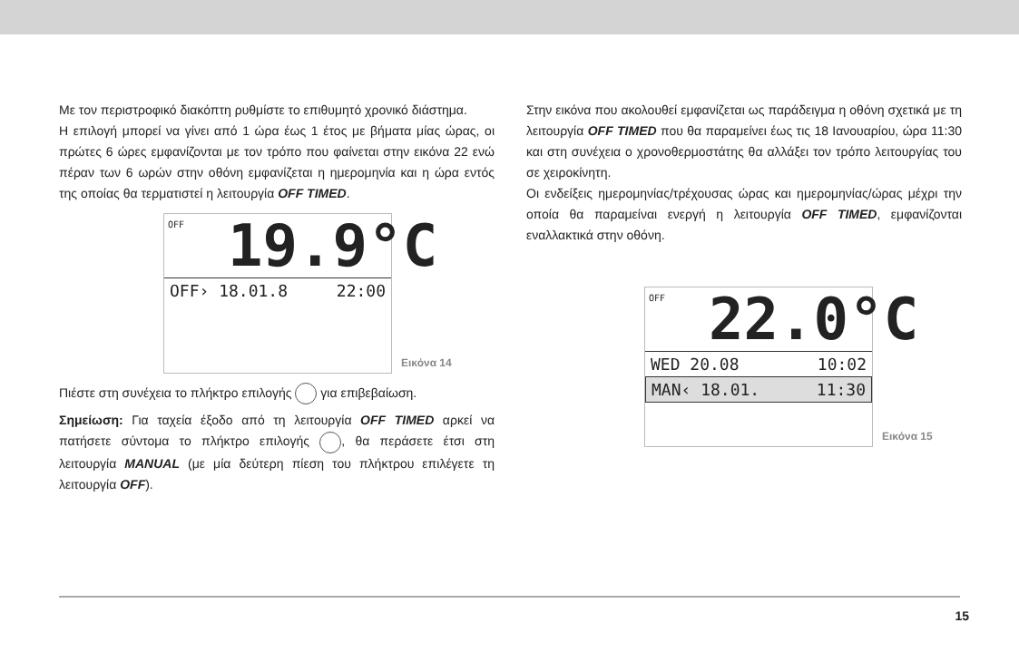Με τον περιστροφικό διακόπτη ρυθμίστε το επιθυμητό χρονικό διάστημα.
Η επιλογή μπορεί να γίνει από 1 ώρα έως 1 έτος με βήματα μίας ώρας, οι πρώτες 6 ώρες εμφανίζονται με τον τρόπο που φαίνεται στην εικόνα 22 ενώ πέραν των 6 ωρών στην οθόνη εμφανίζεται η ημερομηνία και η ώρα εντός της οποίας θα τερματιστεί η λειτουργία OFF TIMED.
OFF
19.9°C
OFF› 18.01.8 22:00
Εικόνα 14
Πιέστε στη συνέχεια το πλήκτρο επιλογής για επιβεβαίωση.
Σημείωση: Για ταχεία έξοδο από τη λειτουργία OFF TIMED αρκεί να πατήσετε σύντομα το πλήκτρο επιλογής , θα περάσετε έτσι στη λειτουργία MANUAL (με μία δεύτερη πίεση του πλήκτρου επιλέγετε τη λειτουργία OFF).
Στην εικόνα που ακολουθεί εμφανίζεται ως παράδειγμα η οθόνη σχετικά με τη λειτουργία OFF TIMED που θα παραμείνει έως τις 18 Ιανουαρίου, ώρα 11:30 και στη συνέχεια ο χρονοθερμοστάτης θα αλλάξει τον τρόπο λειτουργίας του σε χειροκίνητη.
Οι ενδείξεις ημερομηνίας/τρέχουσας ώρας και ημερομηνίας/ώρας μέχρι την οποία θα παραμείναι ενεργή η λειτουργία OFF TIMED, εμφανίζονται εναλλακτικά στην οθόνη.
OFF
22.0°C
WED 20.08 10:02
MAN‹ 18.01. 11:30
Εικόνα 15
15